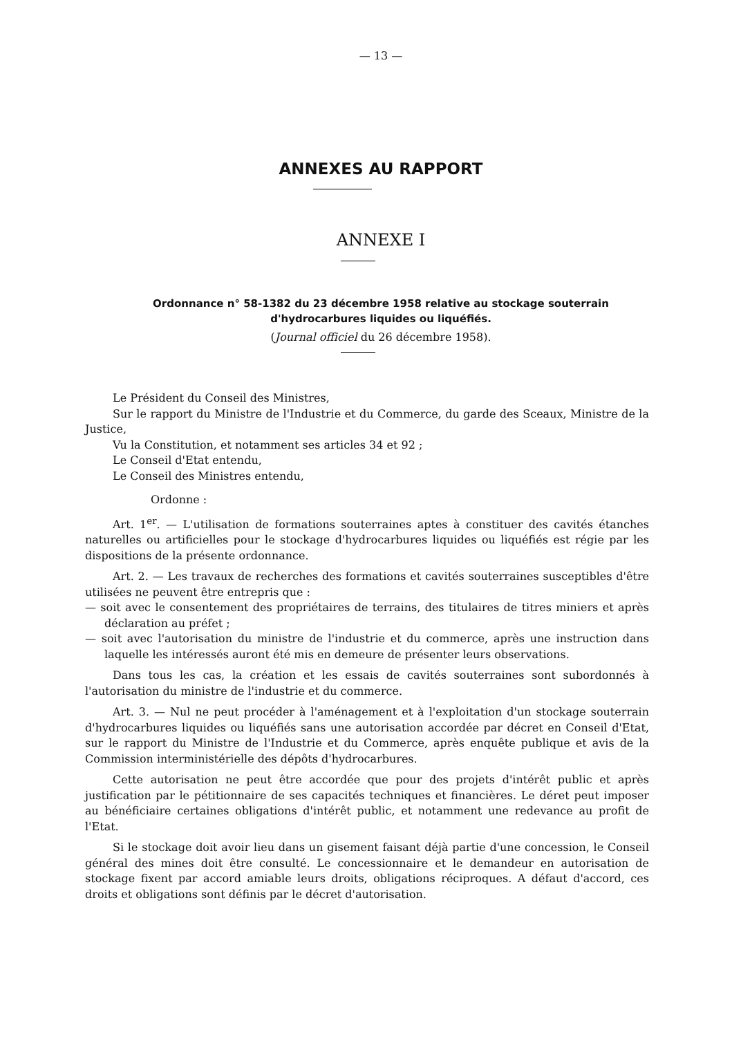— 13 —
ANNEXES AU RAPPORT
ANNEXE I
Ordonnance n° 58-1382 du 23 décembre 1958 relative au stockage souterrain
d'hydrocarbures liquides ou liquéfiés.
(Journal officiel du 26 décembre 1958).
Le Président du Conseil des Ministres,
Sur le rapport du Ministre de l'Industrie et du Commerce, du garde des Sceaux, Ministre de la Justice,
Vu la Constitution, et notamment ses articles 34 et 92 ;
Le Conseil d'Etat entendu,
Le Conseil des Ministres entendu,
Ordonne :
Art. 1<sup>er</sup>. — L'utilisation de formations souterraines aptes à constituer des cavités étanches naturelles ou artificielles pour le stockage d'hydrocarbures liquides ou liquéfiés est régie par les dispositions de la présente ordonnance.
Art. 2. — Les travaux de recherches des formations et cavités souterraines susceptibles d'être utilisées ne peuvent être entrepris que :
— soit avec le consentement des propriétaires de terrains, des titulaires de titres miniers et après déclaration au préfet ;
— soit avec l'autorisation du ministre de l'industrie et du commerce, après une instruction dans laquelle les intéressés auront été mis en demeure de présenter leurs observations.
Dans tous les cas, la création et les essais de cavités souterraines sont subordonnés à l'autorisation du ministre de l'industrie et du commerce.
Art. 3. — Nul ne peut procéder à l'aménagement et à l'exploitation d'un stockage souterrain d'hydrocarbures liquides ou liquéfiés sans une autorisation accordée par décret en Conseil d'Etat, sur le rapport du Ministre de l'Industrie et du Commerce, après enquête publique et avis de la Commission interministérielle des dépôts d'hydrocarbures.
Cette autorisation ne peut être accordée que pour des projets d'intérêt public et après justification par le pétitionnaire de ses capacités techniques et financières. Le déret peut imposer au bénéficiaire certaines obligations d'intérêt public, et notamment une redevance au profit de l'Etat.
Si le stockage doit avoir lieu dans un gisement faisant déjà partie d'une concession, le Conseil général des mines doit être consulté. Le concessionnaire et le demandeur en autorisation de stockage fixent par accord amiable leurs droits, obligations réciproques. A défaut d'accord, ces droits et obligations sont définis par le décret d'autorisation.